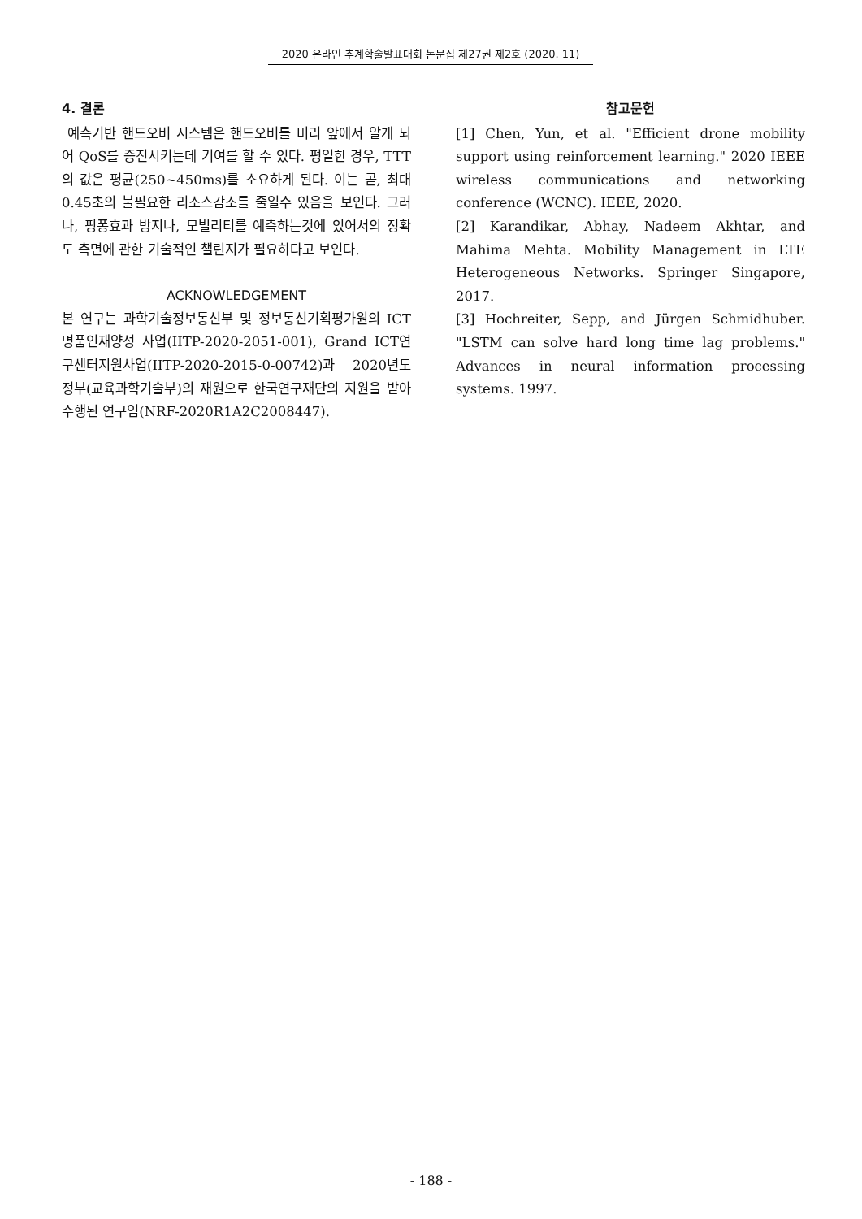2020 온라인 추계학술발표대회 논문집 제27권 제2호 (2020. 11)
4. 결론
예측기반 핸드오버 시스템은 핸드오버를 미리 앞에서 알게 되어 QoS를 증진시키는데 기여를 할 수 있다. 평일한 경우, TTT의 값은 평균(250~450ms)를 소요하게 된다. 이는 곧, 최대 0.45초의 불필요한 리소스감소를 줄일수 있음을 보인다. 그러나, 핑퐁효과 방지나, 모빌리티를 예측하는것에 있어서의 정확도 측면에 관한 기술적인 챌린지가 필요하다고 보인다.
ACKNOWLEDGEMENT
본 연구는 과학기술정보통신부 및 정보통신기획평가원의 ICT명품인재양성 사업(IITP-2020-2051-001), Grand ICT연구센터지원사업(IITP-2020-2015-0-00742)과 2020년도 정부(교육과학기술부)의 재원으로 한국연구재단의 지원을 받아 수행된 연구임(NRF-2020R1A2C2008447).
참고문헌
[1] Chen, Yun, et al. "Efficient drone mobility support using reinforcement learning." 2020 IEEE wireless communications and networking conference (WCNC). IEEE, 2020.
[2] Karandikar, Abhay, Nadeem Akhtar, and Mahima Mehta. Mobility Management in LTE Heterogeneous Networks. Springer Singapore, 2017.
[3] Hochreiter, Sepp, and Jürgen Schmidhuber. "LSTM can solve hard long time lag problems." Advances in neural information processing systems. 1997.
- 188 -